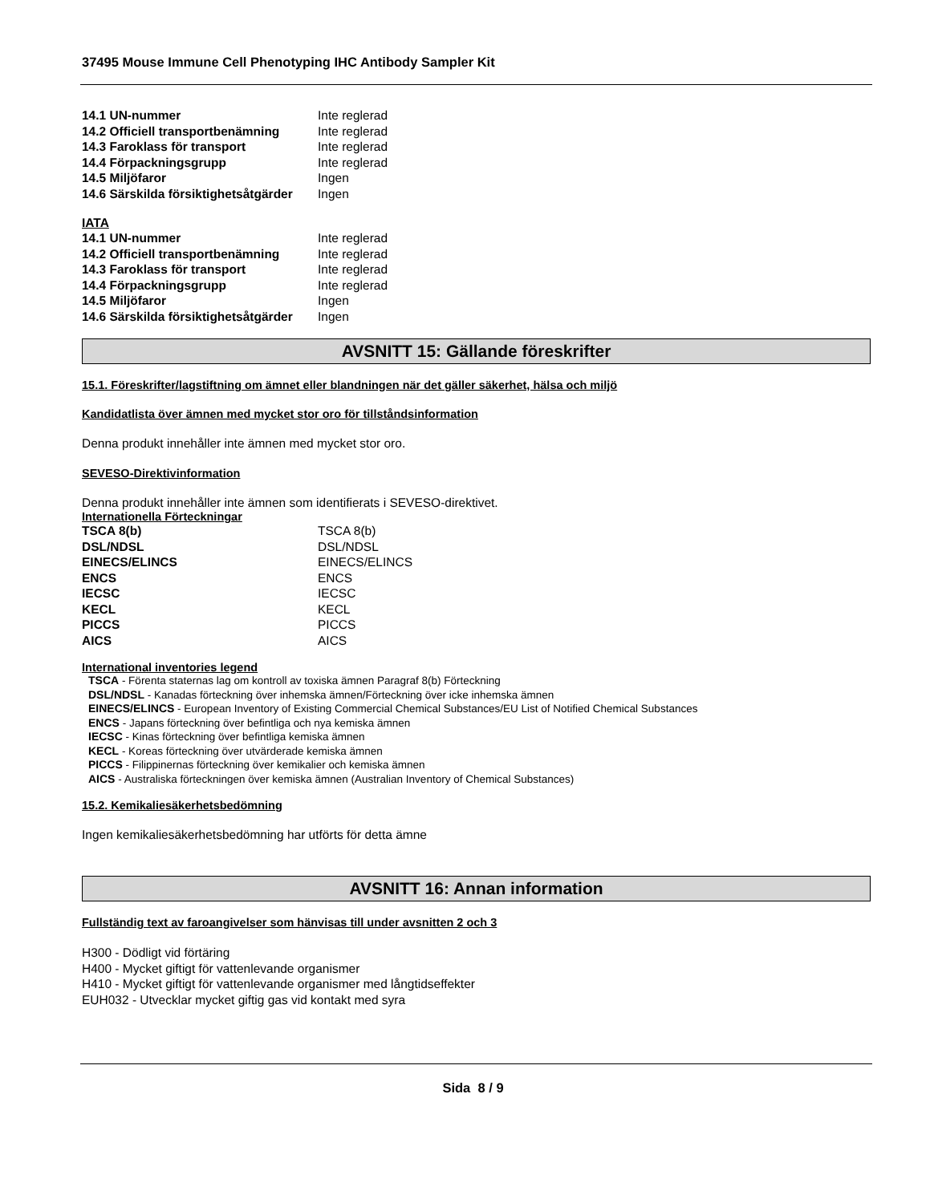37495 Mouse Immune Cell Phenotyping IHC Antibody Sampler Kit
| 14.1 UN-nummer | Inte reglerad |
| 14.2 Officiell transportbenämning | Inte reglerad |
| 14.3 Faroklass för transport | Inte reglerad |
| 14.4 Förpackningsgrupp | Inte reglerad |
| 14.5 Miljöfaror | Ingen |
| 14.6 Särskilda försiktighetsåtgärder | Ingen |
IATA
| 14.1 UN-nummer | Inte reglerad |
| 14.2 Officiell transportbenämning | Inte reglerad |
| 14.3 Faroklass för transport | Inte reglerad |
| 14.4 Förpackningsgrupp | Inte reglerad |
| 14.5 Miljöfaror | Ingen |
| 14.6 Särskilda försiktighetsåtgärder | Ingen |
AVSNITT 15: Gällande föreskrifter
15.1. Föreskrifter/lagstiftning om ämnet eller blandningen när det gäller säkerhet, hälsa och miljö
Kandidatlista över ämnen med mycket stor oro för tillståndsinformation
Denna produkt innehåller inte ämnen med mycket stor oro.
SEVESO-Direktivinformation
Denna produkt innehåller inte ämnen som identifierats i SEVESO-direktivet.
Internationella Förteckningar
| TSCA 8(b) | TSCA 8(b) |
| DSL/NDSL | DSL/NDSL |
| EINECS/ELINCS | EINECS/ELINCS |
| ENCS | ENCS |
| IECSC | IECSC |
| KECL | KECL |
| PICCS | PICCS |
| AICS | AICS |
International inventories legend
TSCA - Förenta staternas lag om kontroll av toxiska ämnen Paragraf 8(b) Förteckning
DSL/NDSL - Kanadas förteckning över inhemska ämnen/Förteckning över icke inhemska ämnen
EINECS/ELINCS - European Inventory of Existing Commercial Chemical Substances/EU List of Notified Chemical Substances
ENCS - Japans förteckning över befintliga och nya kemiska ämnen
IECSC - Kinas förteckning över befintliga kemiska ämnen
KECL - Koreas förteckning över utvärderade kemiska ämnen
PICCS - Filippinernas förteckning över kemikalier och kemiska ämnen
AICS - Australiska förteckningen över kemiska ämnen (Australian Inventory of Chemical Substances)
15.2. Kemikaliesäkerhetsbedömning
Ingen kemikaliesäkerhetsbedömning har utförts för detta ämne
AVSNITT 16: Annan information
Fullständig text av faroangivelser som hänvisas till under avsnitten 2 och 3
H300 - Dödligt vid förtäring
H400 - Mycket giftigt för vattenlevande organismer
H410 - Mycket giftigt för vattenlevande organismer med långtidseffekter
EUH032 - Utvecklar mycket giftig gas vid kontakt med syra
Sida 8 / 9